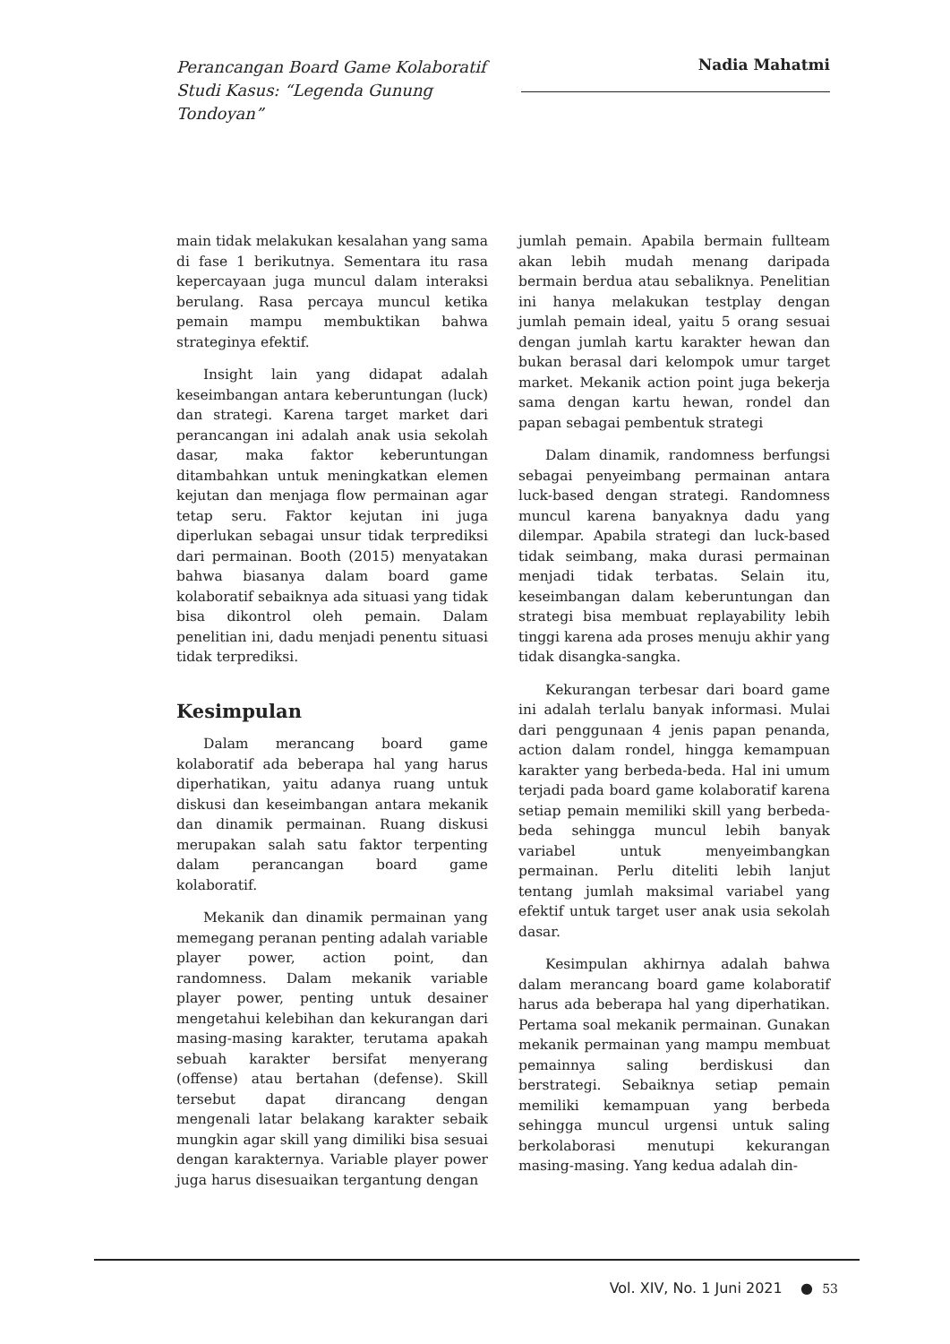Perancangan Board Game Kolaboratif Studi Kasus: “Legenda Gunung Tondoyan”
Nadia Mahatmi
main tidak melakukan kesalahan yang sama di fase 1 berikutnya. Sementara itu rasa kepercayaan juga muncul dalam interaksi berulang. Rasa percaya muncul ketika pemain mampu membuktikan bahwa strateginya efektif.
Insight lain yang didapat adalah keseimbangan antara keberuntungan (luck) dan strategi. Karena target market dari perancangan ini adalah anak usia sekolah dasar, maka faktor keberuntungan ditambahkan untuk meningkatkan elemen kejutan dan menjaga flow permainan agar tetap seru. Faktor kejutan ini juga diperlukan sebagai unsur tidak terprediksi dari permainan. Booth (2015) menyatakan bahwa biasanya dalam board game kolaboratif sebaiknya ada situasi yang tidak bisa dikontrol oleh pemain. Dalam penelitian ini, dadu menjadi penentu situasi tidak terprediksi.
Kesimpulan
Dalam merancang board game kolaboratif ada beberapa hal yang harus diperhatikan, yaitu adanya ruang untuk diskusi dan keseimbangan antara mekanik dan dinamik permainan. Ruang diskusi merupakan salah satu faktor terpenting dalam perancangan board game kolaboratif.
Mekanik dan dinamik permainan yang memegang peranan penting adalah variable player power, action point, dan randomness. Dalam mekanik variable player power, penting untuk desainer mengetahui kelebihan dan kekurangan dari masing-masing karakter, terutama apakah sebuah karakter bersifat menyerang (offense) atau bertahan (defense). Skill tersebut dapat dirancang dengan mengenali latar belakang karakter sebaik mungkin agar skill yang dimiliki bisa sesuai dengan karakternya. Variable player power juga harus disesuaikan tergantung dengan
jumlah pemain. Apabila bermain fullteam akan lebih mudah menang daripada bermain berdua atau sebaliknya. Penelitian ini hanya melakukan testplay dengan jumlah pemain ideal, yaitu 5 orang sesuai dengan jumlah kartu karakter hewan dan bukan berasal dari kelompok umur target market. Mekanik action point juga bekerja sama dengan kartu hewan, rondel dan papan sebagai pembentuk strategi
Dalam dinamik, randomness berfungsi sebagai penyeimbang permainan antara luck-based dengan strategi. Randomness muncul karena banyaknya dadu yang dilempar. Apabila strategi dan luck-based tidak seimbang, maka durasi permainan menjadi tidak terbatas. Selain itu, keseimbangan dalam keberuntungan dan strategi bisa membuat replayability lebih tinggi karena ada proses menuju akhir yang tidak disangka-sangka.
Kekurangan terbesar dari board game ini adalah terlalu banyak informasi. Mulai dari penggunaan 4 jenis papan penanda, action dalam rondel, hingga kemampuan karakter yang berbeda-beda. Hal ini umum terjadi pada board game kolaboratif karena setiap pemain memiliki skill yang berbeda-beda sehingga muncul lebih banyak variabel untuk menyeimbangkan permainan. Perlu diteliti lebih lanjut tentang jumlah maksimal variabel yang efektif untuk target user anak usia sekolah dasar.
Kesimpulan akhirnya adalah bahwa dalam merancang board game kolaboratif harus ada beberapa hal yang diperhatikan. Pertama soal mekanik permainan. Gunakan mekanik permainan yang mampu membuat pemainnya saling berdiskusi dan berstrategi. Sebaiknya setiap pemain memiliki kemampuan yang berbeda sehingga muncul urgensi untuk saling berkolaborasi menutupi kekurangan masing-masing. Yang kedua adalah din-
Vol. XIV, No. 1 Juni 2021 ● 53